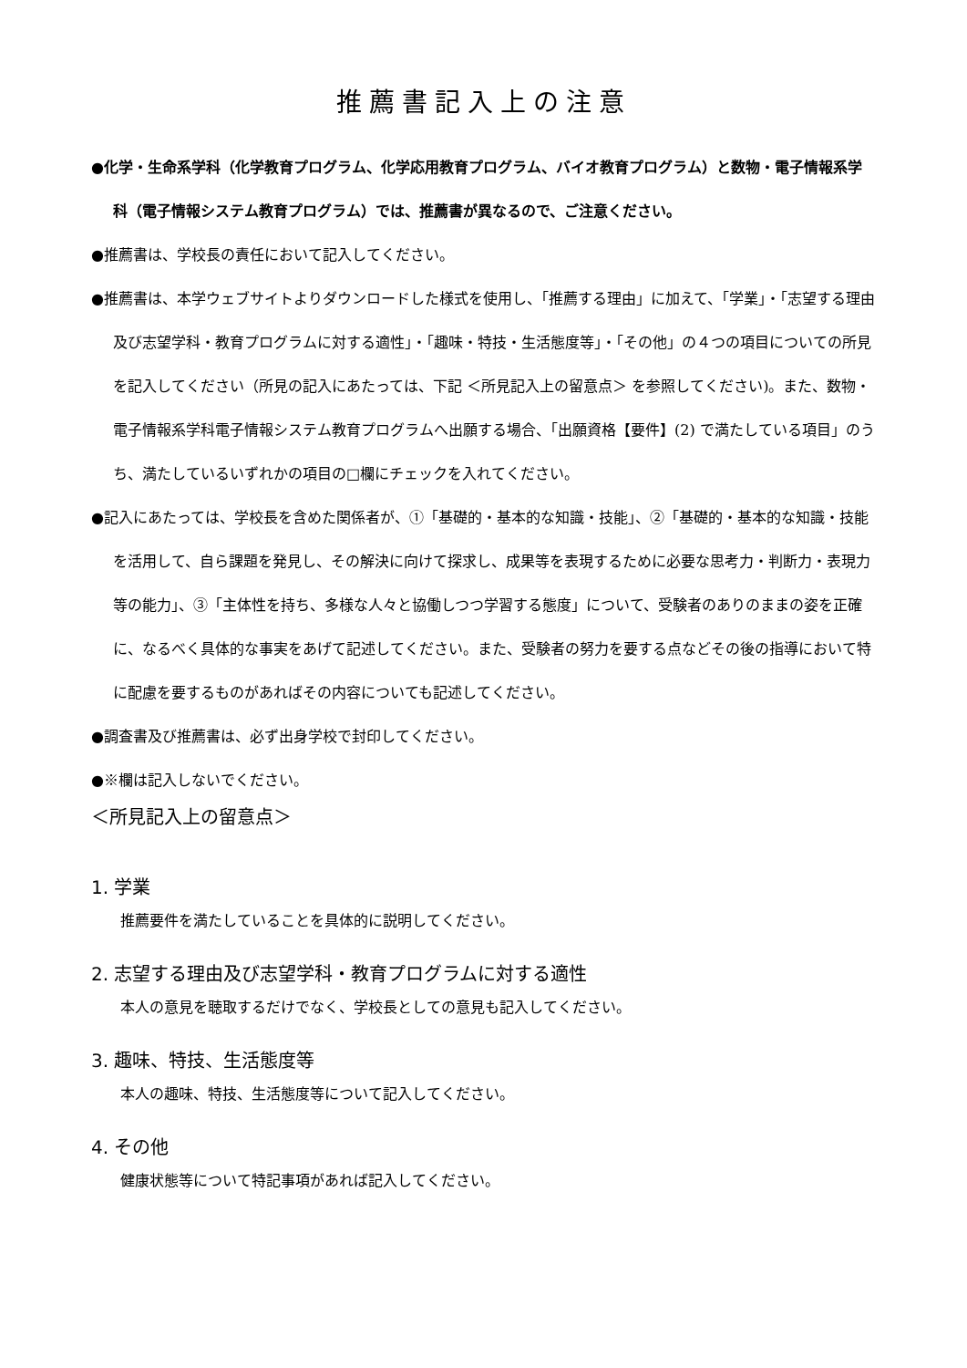推薦書記入上の注意
●化学・生命系学科（化学教育プログラム、化学応用教育プログラム、バイオ教育プログラム）と数物・電子情報系学科（電子情報システム教育プログラム）では、推薦書が異なるので、ご注意ください。
●推薦書は、学校長の責任において記入してください。
●推薦書は、本学ウェブサイトよりダウンロードした様式を使用し、「推薦する理由」に加えて、「学業」・「志望する理由及び志望学科・教育プログラムに対する適性」・「趣味・特技・生活態度等」・「その他」の４つの項目についての所見を記入してください（所見の記入にあたっては、下記 ＜所見記入上の留意点＞ を参照してください)。また、数物・電子情報系学科電子情報システム教育プログラムへ出願する場合、「出願資格【要件】(2) で満たしている項目」のうち、満たしているいずれかの項目の□欄にチェックを入れてください。
●記入にあたっては、学校長を含めた関係者が、①「基礎的・基本的な知識・技能」、②「基礎的・基本的な知識・技能を活用して、自ら課題を発見し、その解決に向けて探求し、成果等を表現するために必要な思考力・判断力・表現力等の能力」、③「主体性を持ち、多様な人々と協働しつつ学習する態度」について、受験者のありのままの姿を正確に、なるべく具体的な事実をあげて記述してください。また、受験者の努力を要する点などその後の指導において特に配慮を要するものがあればその内容についても記述してください。
●調査書及び推薦書は、必ず出身学校で封印してください。
●※欄は記入しないでください。
＜所見記入上の留意点＞
1. 学業
推薦要件を満たしていることを具体的に説明してください。
2. 志望する理由及び志望学科・教育プログラムに対する適性
本人の意見を聴取するだけでなく、学校長としての意見も記入してください。
3. 趣味、特技、生活態度等
本人の趣味、特技、生活態度等について記入してください。
4. その他
健康状態等について特記事項があれば記入してください。